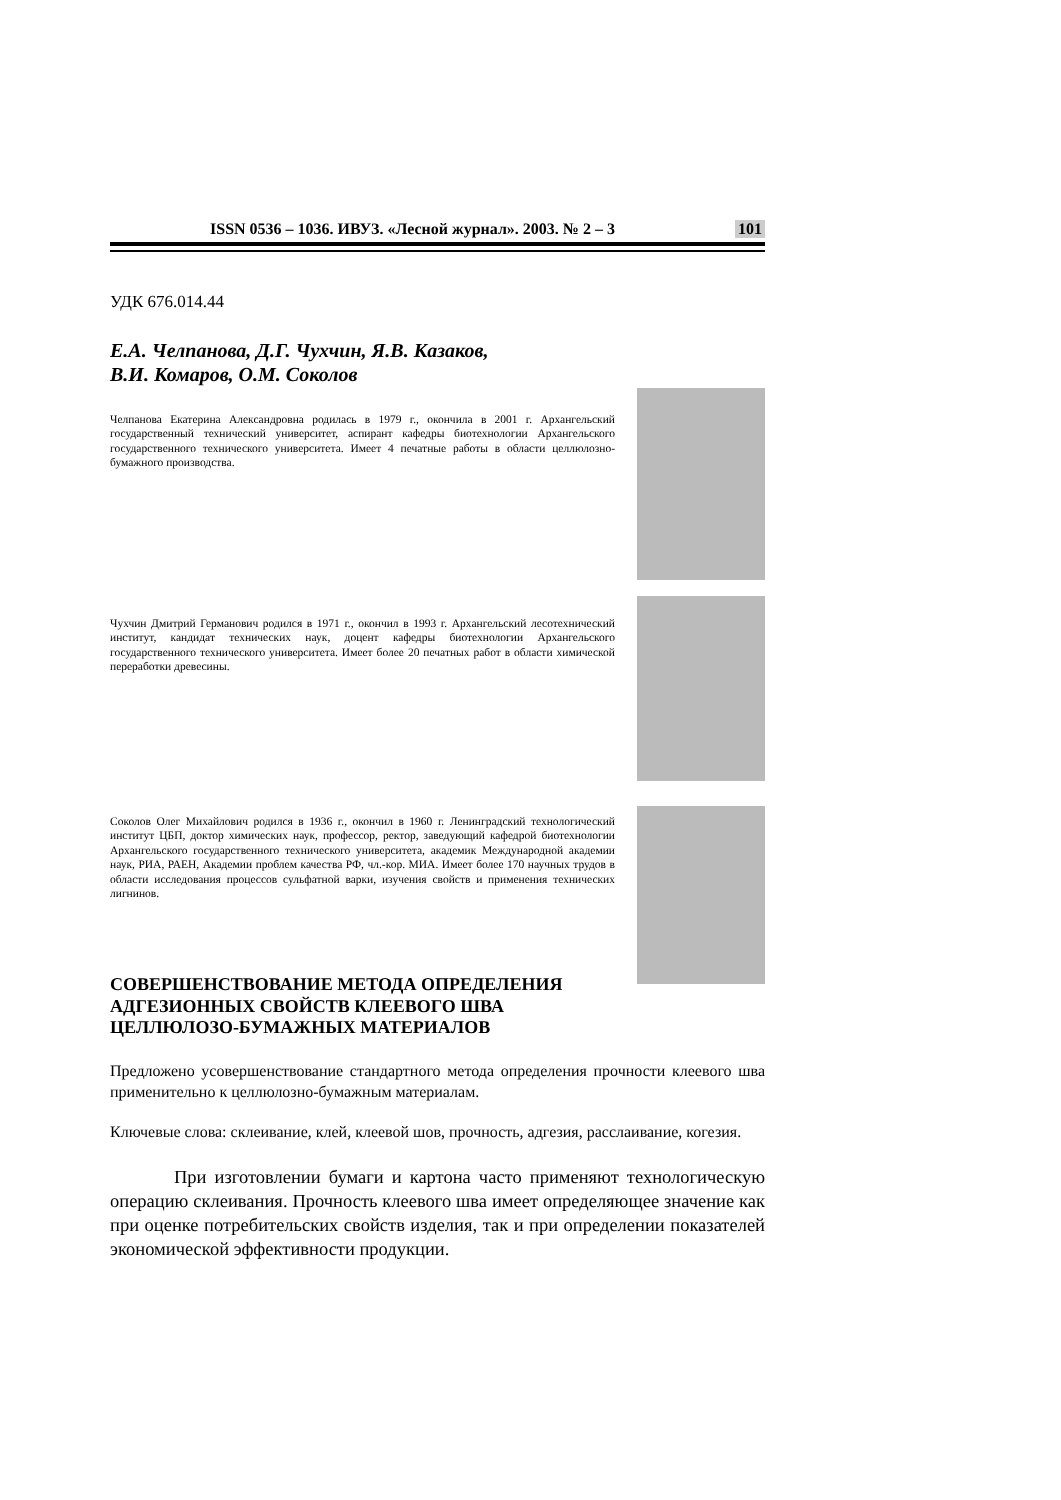ISSN 0536 – 1036. ИВУЗ. «Лесной журнал». 2003. № 2 – 3 101
УДК 676.014.44
Е.А. Челпанова, Д.Г. Чухчин, Я.В. Казаков,
В.И. Комаров, О.М. Соколов
Челпанова Екатерина Александровна родилась в 1979 г., окончила в 2001 г. Архангельский государственный технический университет, аспирант кафедры биотехнологии Архангельского государственного технического университета. Имеет 4 печатные работы в области целлюлозно-бумажного производства.
Чухчин Дмитрий Германович родился в 1971 г., окончил в 1993 г. Архангельский лесотехнический институт, кандидат технических наук, доцент кафедры биотехнологии Архангельского государственного технического университета. Имеет более 20 печатных работ в области химической переработки древесины.
Соколов Олег Михайлович родился в 1936 г., окончил в 1960 г. Ленинградский технологический институт ЦБП, доктор химических наук, профессор, ректор, заведующий кафедрой биотехнологии Архангельского государственного технического университета, академик Международной академии наук, РИА, РАЕН, Академии проблем качества РФ, чл.-кор. МИА. Имеет более 170 научных трудов в области исследования процессов сульфатной варки, изучения свойств и применения технических лигнинов.
СОВЕРШЕНСТВОВАНИЕ МЕТОДА ОПРЕДЕЛЕНИЯ
АДГЕЗИОННЫХ СВОЙСТВ КЛЕЕВОГО ШВА
ЦЕЛЛЮЛОЗО-БУМАЖНЫХ МАТЕРИАЛОВ
Предложено усовершенствование стандартного метода определения прочности клеевого шва применительно к целлюлозно-бумажным материалам.
Ключевые слова: склеивание, клей, клеевой шов, прочность, адгезия, расслаивание, когезия.
При изготовлении бумаги и картона часто применяют технологическую операцию склеивания. Прочность клеевого шва имеет определяющее значение как при оценке потребительских свойств изделия, так и при определении показателей экономической эффективности продукции.